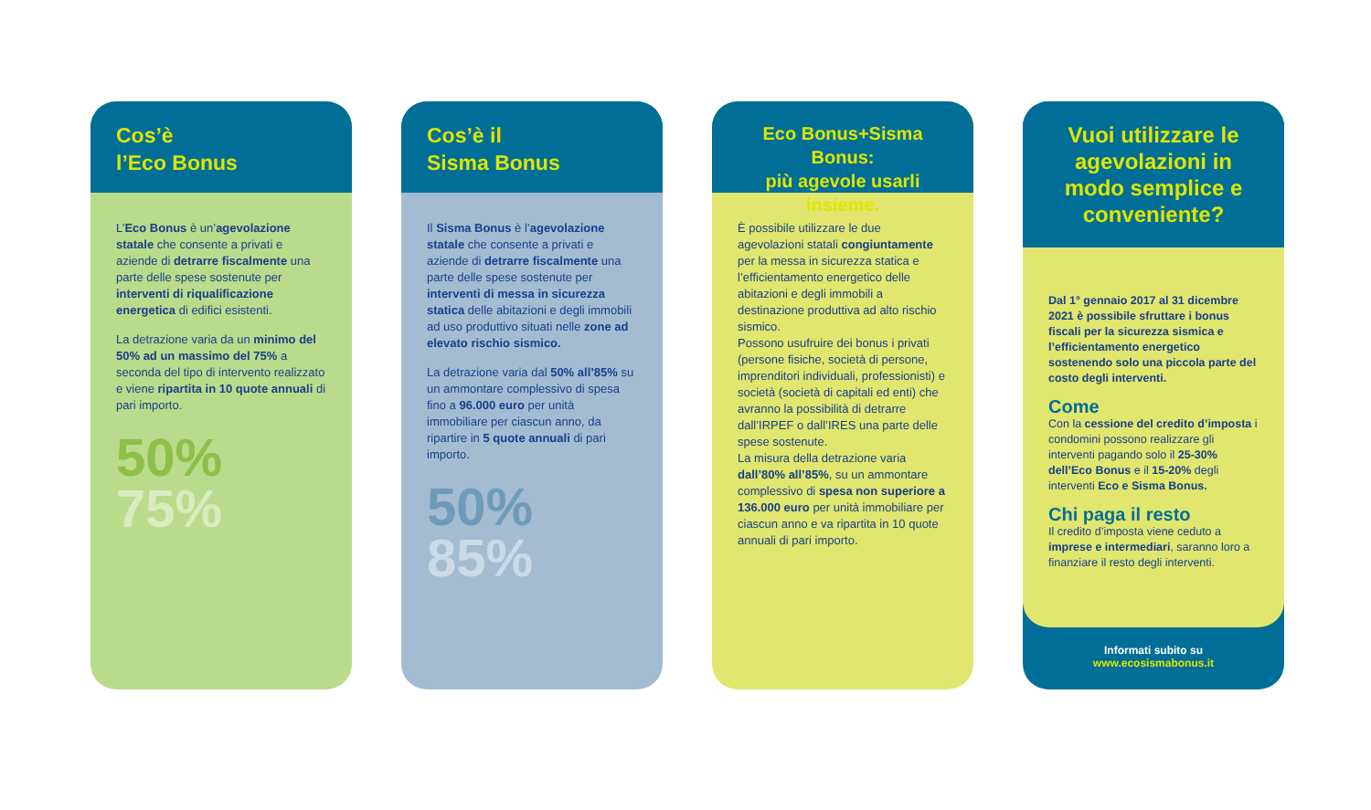Cos’è
l’Eco Bonus
L’Eco Bonus è un’agevolazione statale che consente a privati e aziende di detrarre fiscalmente una parte delle spese sostenute per interventi di riqualificazione energetica di edifici esistenti.
La detrazione varia da un minimo del 50% ad un massimo del 75% a seconda del tipo di intervento realizzato e viene ripartita in 10 quote annuali di pari importo.
50% 75%
Cos’è il
Sisma Bonus
Il Sisma Bonus è l’agevolazione statale che consente a privati e aziende di detrarre fiscalmente una parte delle spese sostenute per interventi di messa in sicurezza statica delle abitazioni e degli immobili ad uso produttivo situati nelle zone ad elevato rischio sismico.
La detrazione varia dal 50% all’85% su un ammontare complessivo di spesa fino a 96.000 euro per unità immobiliare per ciascun anno, da ripartire in 5 quote annuali di pari importo.
50% 85%
Eco Bonus+Sisma Bonus:
più agevole usarli insieme.
È possibile utilizzare le due agevolazioni statali congiuntamente per la messa in sicurezza statica e l’efficientamento energetico delle abitazioni e degli immobili a destinazione produttiva ad alto rischio sismico.
Possono usufruire dei bonus i privati (persone fisiche, società di persone, imprenditori individuali, professionisti) e società (società di capitali ed enti) che avranno la possibilità di detrarre dall’IRPEF o dall’IRES una parte delle spese sostenute.
La misura della detrazione varia dall’80% all’85%, su un ammontare complessivo di spesa non superiore a 136.000 euro per unità immobiliare per ciascun anno e va ripartita in 10 quote annuali di pari importo.
Vuoi utilizzare le agevolazioni in modo semplice e conveniente?
Dal 1° gennaio 2017 al 31 dicembre 2021 è possibile sfruttare i bonus fiscali per la sicurezza sismica e l’efficientamento energetico sostenendo solo una piccola parte del costo degli interventi.
Come
Con la cessione del credito d’imposta i condomini possono realizzare gli interventi pagando solo il 25-30% dell’Eco Bonus e il 15-20% degli interventi Eco e Sisma Bonus.
Chi paga il resto
Il credito d’imposta viene ceduto a imprese e intermediari, saranno loro a finanziare il resto degli interventi.
Informati subito su
www.ecosismabonus.it